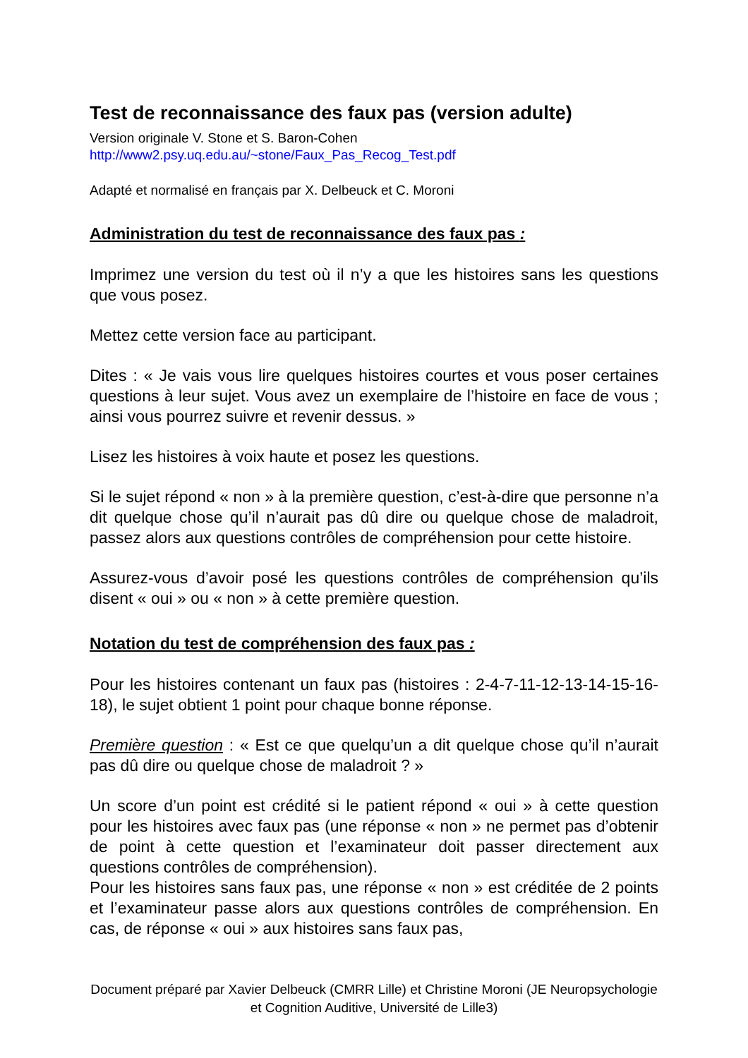Test de reconnaissance des faux pas (version adulte)
Version originale V. Stone et S. Baron-Cohen
http://www2.psy.uq.edu.au/~stone/Faux_Pas_Recog_Test.pdf
Adapté et normalisé en français par X. Delbeuck et C. Moroni
Administration du test de reconnaissance des faux pas :
Imprimez une version du test où il n’y a que les histoires sans les questions que vous posez.
Mettez cette version face au participant.
Dites : « Je vais vous lire quelques histoires courtes et vous poser certaines questions à leur sujet. Vous avez un exemplaire de l’histoire en face de vous ; ainsi vous pourrez suivre et revenir dessus. »
Lisez les histoires à voix haute et posez les questions.
Si le sujet répond « non » à la première question, c’est-à-dire que personne n’a dit quelque chose qu’il n’aurait pas dû dire ou quelque chose de maladroit, passez alors aux questions contrôles de compréhension pour cette histoire.
Assurez-vous d’avoir posé les questions contrôles de compréhension qu’ils disent « oui » ou « non » à cette première question.
Notation du test de compréhension des faux pas :
Pour les histoires contenant un faux pas (histoires : 2-4-7-11-12-13-14-15-16-18), le sujet obtient 1 point pour chaque bonne réponse.
Première question : « Est ce que quelqu’un a dit quelque chose qu’il n’aurait pas dû dire ou quelque chose de maladroit ? »
Un score d’un point est crédité si le patient répond « oui » à cette question pour les histoires avec faux pas (une réponse « non » ne permet pas d’obtenir de point à cette question et l’examinateur doit passer directement aux questions contrôles de compréhension).
Pour les histoires sans faux pas, une réponse « non » est créditée de 2 points et l’examinateur passe alors aux questions contrôles de compréhension. En cas, de réponse « oui » aux histoires sans faux pas,
Document préparé par Xavier Delbeuck (CMRR Lille) et Christine Moroni (JE Neuropsychologie et Cognition Auditive, Université de Lille3)